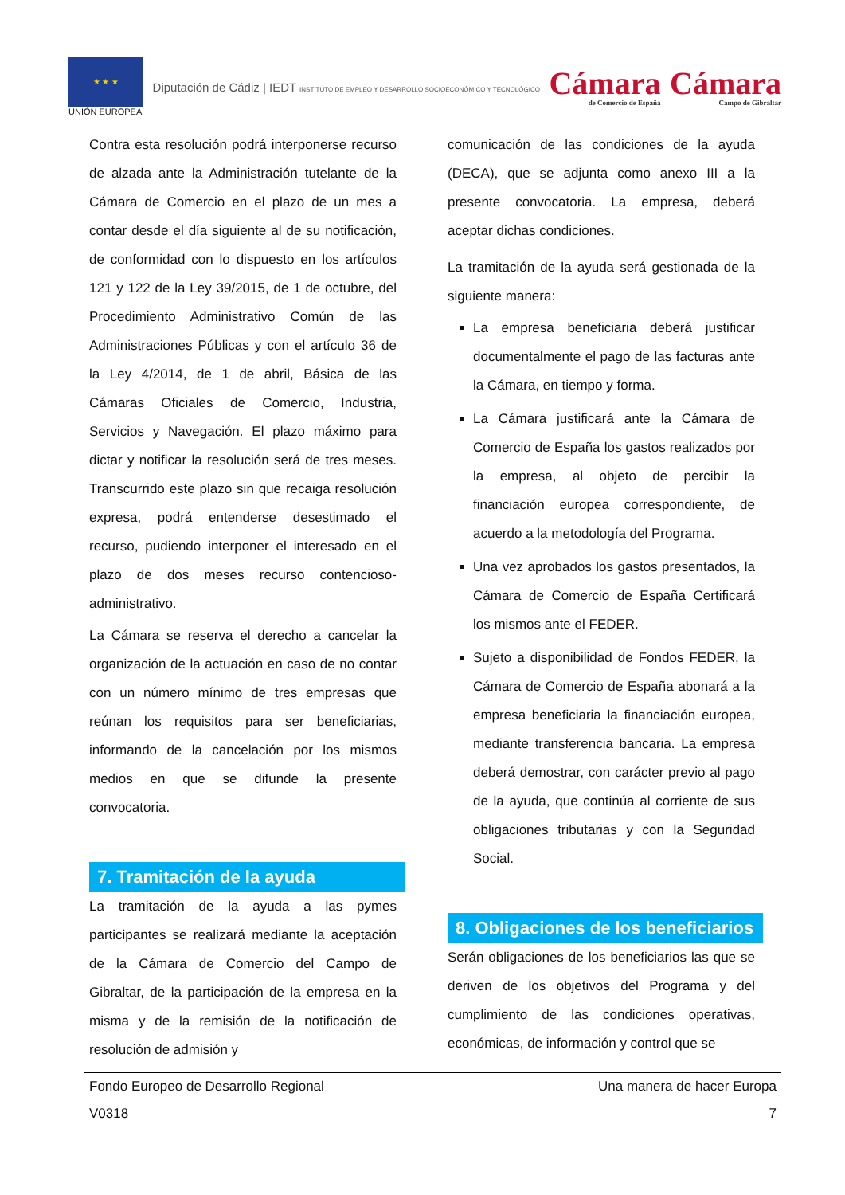★ ★ ★
UNIÓN EUROPEA
Diputación de Cádiz | IEDT INSTITUTO DE EMPLEO Y DESARROLLO SOCIOECONÓMICO Y TECNOLÓGICO
Cámara
de Comercio de España
Cámara
Campo de Gibraltar
Contra esta resolución podrá interponerse recurso de alzada ante la Administración tutelante de la Cámara de Comercio en el plazo de un mes a contar desde el día siguiente al de su notificación, de conformidad con lo dispuesto en los artículos 121 y 122 de la Ley 39/2015, de 1 de octubre, del Procedimiento Administrativo Común de las Administraciones Públicas y con el artículo 36 de la Ley 4/2014, de 1 de abril, Básica de las Cámaras Oficiales de Comercio, Industria, Servicios y Navegación. El plazo máximo para dictar y notificar la resolución será de tres meses. Transcurrido este plazo sin que recaiga resolución expresa, podrá entenderse desestimado el recurso, pudiendo interponer el interesado en el plazo de dos meses recurso contencioso-administrativo.
La Cámara se reserva el derecho a cancelar la organización de la actuación en caso de no contar con un número mínimo de tres empresas que reúnan los requisitos para ser beneficiarias, informando de la cancelación por los mismos medios en que se difunde la presente convocatoria.
7. Tramitación de la ayuda
La tramitación de la ayuda a las pymes participantes se realizará mediante la aceptación de la Cámara de Comercio del Campo de Gibraltar, de la participación de la empresa en la misma y de la remisión de la notificación de resolución de admisión y
comunicación de las condiciones de la ayuda (DECA), que se adjunta como anexo III a la presente convocatoria. La empresa, deberá aceptar dichas condiciones.
La tramitación de la ayuda será gestionada de la siguiente manera:
La empresa beneficiaria deberá justificar documentalmente el pago de las facturas ante la Cámara, en tiempo y forma.
La Cámara justificará ante la Cámara de Comercio de España los gastos realizados por la empresa, al objeto de percibir la financiación europea correspondiente, de acuerdo a la metodología del Programa.
Una vez aprobados los gastos presentados, la Cámara de Comercio de España Certificará los mismos ante el FEDER.
Sujeto a disponibilidad de Fondos FEDER, la Cámara de Comercio de España abonará a la empresa beneficiaria la financiación europea, mediante transferencia bancaria. La empresa deberá demostrar, con carácter previo al pago de la ayuda, que continúa al corriente de sus obligaciones tributarias y con la Seguridad Social.
8. Obligaciones de los beneficiarios
Serán obligaciones de los beneficiarios las que se deriven de los objetivos del Programa y del cumplimiento de las condiciones operativas, económicas, de información y control que se
Fondo Europeo de Desarrollo Regional
V0318 Una manera de hacer Europa
7